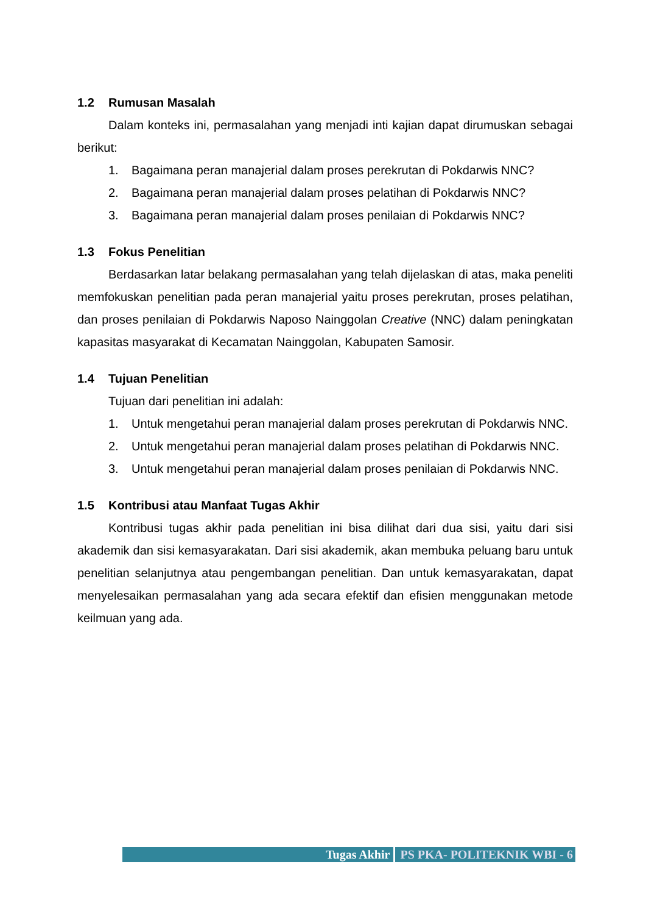1.2 Rumusan Masalah
Dalam konteks ini, permasalahan yang menjadi inti kajian dapat dirumuskan sebagai berikut:
1. Bagaimana peran manajerial dalam proses perekrutan di Pokdarwis NNC?
2. Bagaimana peran manajerial dalam proses pelatihan di Pokdarwis NNC?
3. Bagaimana peran manajerial dalam proses penilaian di Pokdarwis NNC?
1.3 Fokus Penelitian
Berdasarkan latar belakang permasalahan yang telah dijelaskan di atas, maka peneliti memfokuskan penelitian pada peran manajerial yaitu proses perekrutan, proses pelatihan, dan proses penilaian di Pokdarwis Naposo Nainggolan Creative (NNC) dalam peningkatan kapasitas masyarakat di Kecamatan Nainggolan, Kabupaten Samosir.
1.4 Tujuan Penelitian
Tujuan dari penelitian ini adalah:
1. Untuk mengetahui peran manajerial dalam proses perekrutan di Pokdarwis NNC.
2. Untuk mengetahui peran manajerial dalam proses pelatihan di Pokdarwis NNC.
3. Untuk mengetahui peran manajerial dalam proses penilaian di Pokdarwis NNC.
1.5 Kontribusi atau Manfaat Tugas Akhir
Kontribusi tugas akhir pada penelitian ini bisa dilihat dari dua sisi, yaitu dari sisi akademik dan sisi kemasyarakatan. Dari sisi akademik, akan membuka peluang baru untuk penelitian selanjutnya atau pengembangan penelitian. Dan untuk kemasyarakatan, dapat menyelesaikan permasalahan yang ada secara efektif dan efisien menggunakan metode keilmuan yang ada.
Tugas Akhir PS PKA- POLITEKNIK WBI - 6